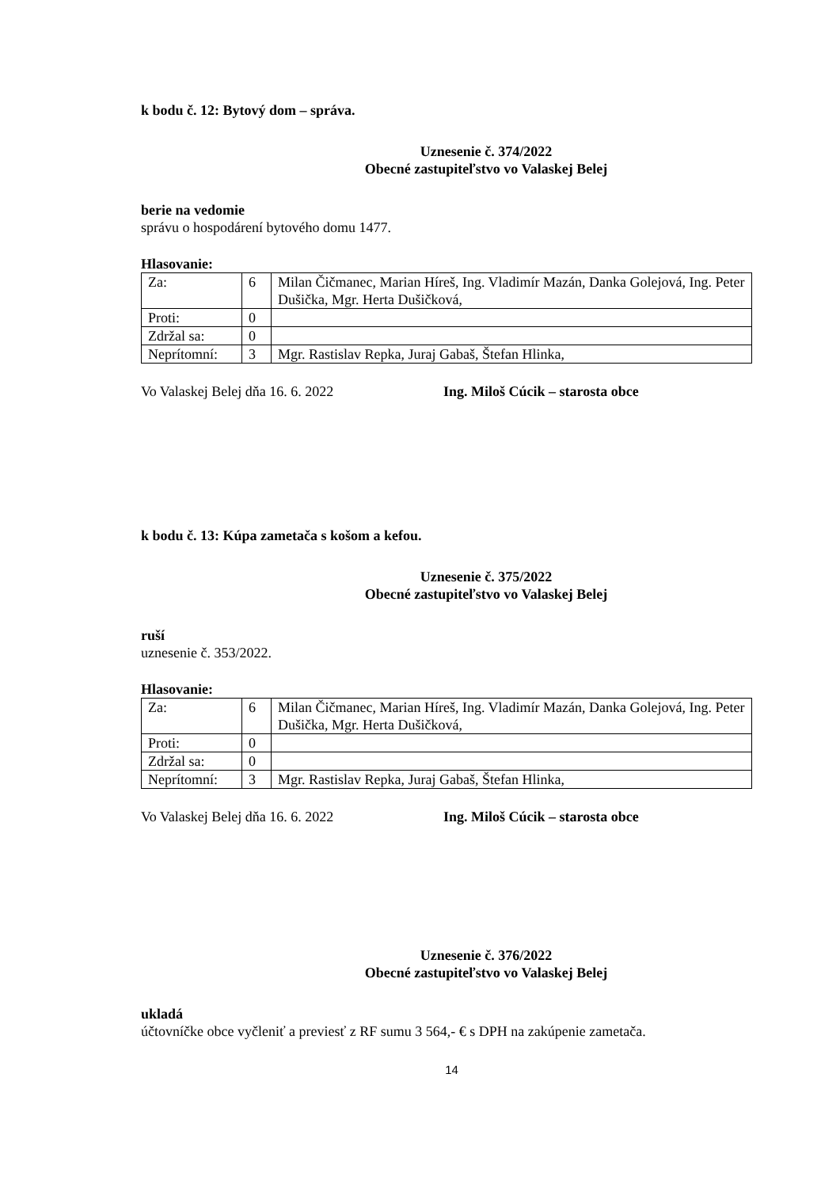k bodu č. 12: Bytový dom – správa.
Uznesenie č. 374/2022
Obecné zastupiteľstvo vo Valaskej Belej
berie na vedomie
správu o hospodárení bytového domu 1477.
Hlasovanie:
| Za: | 6 | Milan Čičmanec, Marian Híreš, Ing. Vladimír Mazán, Danka Golejová, Ing. Peter Dušička, Mgr. Herta Dušičková, |
| Proti: | 0 | |
| Zdržal sa: | 0 | |
| Neprítomní: | 3 | Mgr. Rastislav Repka, Juraj Gabaš, Štefan Hlinka, |
Vo Valaskej Belej dňa 16. 6. 2022 Ing. Miloš Cúcik – starosta obce
k bodu č. 13: Kúpa zametača s košom a kefou.
Uznesenie č. 375/2022
Obecné zastupiteľstvo vo Valaskej Belej
ruší
uznesenie č. 353/2022.
Hlasovanie:
| Za: | 6 | Milan Čičmanec, Marian Híreš, Ing. Vladimír Mazán, Danka Golejová, Ing. Peter Dušička, Mgr. Herta Dušičková, |
| Proti: | 0 | |
| Zdržal sa: | 0 | |
| Neprítomní: | 3 | Mgr. Rastislav Repka, Juraj Gabaš, Štefan Hlinka, |
Vo Valaskej Belej dňa 16. 6. 2022 Ing. Miloš Cúcik – starosta obce
Uznesenie č. 376/2022
Obecné zastupiteľstvo vo Valaskej Belej
ukladá
účtovníčke obce vyčleniť a previesť z RF sumu 3 564,- € s DPH na zakúpenie zametača.
14